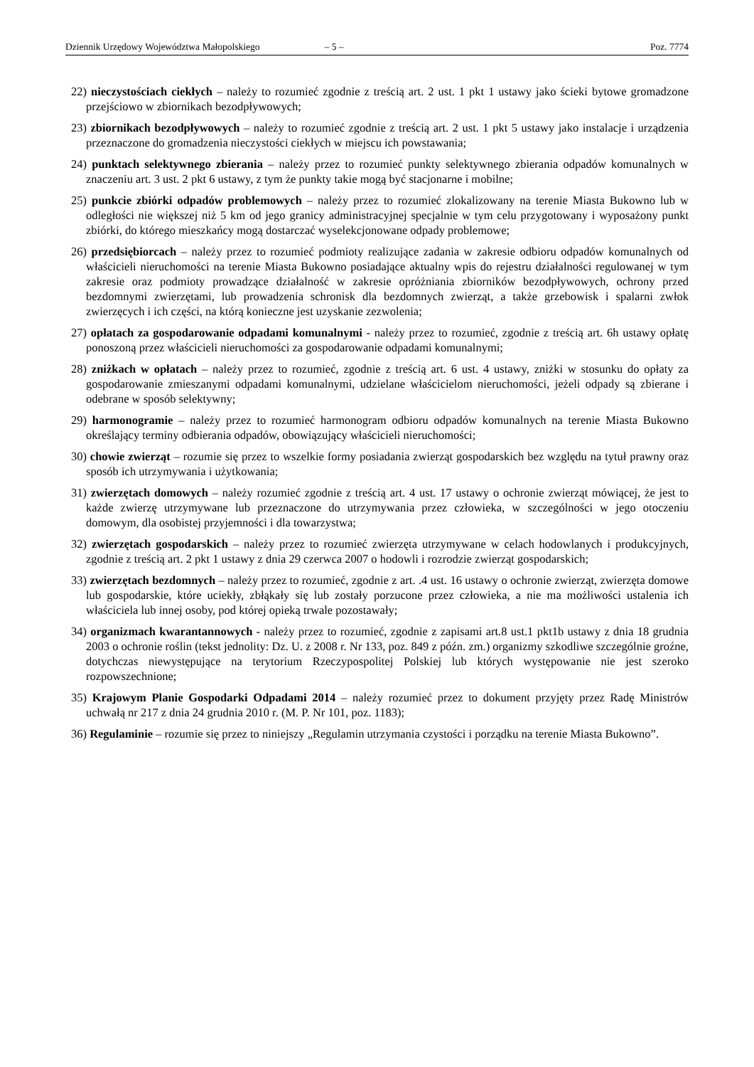Dziennik Urzędowy Województwa Małopolskiego – 5 – Poz. 7774
22) nieczystościach ciekłych – należy to rozumieć zgodnie z treścią art. 2 ust. 1 pkt 1 ustawy jako ścieki bytowe gromadzone przejściowo w zbiornikach bezodpływowych;
23) zbiornikach bezodpływowych – należy to rozumieć zgodnie z treścią art. 2 ust. 1 pkt 5 ustawy jako instalacje i urządzenia przeznaczone do gromadzenia nieczystości ciekłych w miejscu ich powstawania;
24) punktach selektywnego zbierania – należy przez to rozumieć punkty selektywnego zbierania odpadów komunalnych w znaczeniu art. 3 ust. 2 pkt 6 ustawy, z tym że punkty takie mogą być stacjonarne i mobilne;
25) punkcie zbiórki odpadów problemowych – należy przez to rozumieć zlokalizowany na terenie Miasta Bukowno lub w odległości nie większej niż 5 km od jego granicy administracyjnej specjalnie w tym celu przygotowany i wyposażony punkt zbiórki, do którego mieszkańcy mogą dostarczać wyselekcjonowane odpady problemowe;
26) przedsiębiorcach – należy przez to rozumieć podmioty realizujące zadania w zakresie odbioru odpadów komunalnych od właścicieli nieruchomości na terenie Miasta Bukowno posiadające aktualny wpis do rejestru działalności regulowanej w tym zakresie oraz podmioty prowadzące działalność w zakresie opróżniania zbiorników bezodpływowych, ochrony przed bezdomnymi zwierzętami, lub prowadzenia schronisk dla bezdomnych zwierząt, a także grzebowisk i spalarni zwłok zwierzęcych i ich części, na którą konieczne jest uzyskanie zezwolenia;
27) opłatach za gospodarowanie odpadami komunalnymi - należy przez to rozumieć, zgodnie z treścią art. 6h ustawy opłatę ponoszoną przez właścicieli nieruchomości za gospodarowanie odpadami komunalnymi;
28) zniżkach w opłatach – należy przez to rozumieć, zgodnie z treścią art. 6 ust. 4 ustawy, zniżki w stosunku do opłaty za gospodarowanie zmieszanymi odpadami komunalnymi, udzielane właścicielom nieruchomości, jeżeli odpady są zbierane i odebrane w sposób selektywny;
29) harmonogramie – należy przez to rozumieć harmonogram odbioru odpadów komunalnych na terenie Miasta Bukowno określający terminy odbierania odpadów, obowiązujący właścicieli nieruchomości;
30) chowie zwierząt – rozumie się przez to wszelkie formy posiadania zwierząt gospodarskich bez względu na tytuł prawny oraz sposób ich utrzymywania i użytkowania;
31) zwierzętach domowych – należy rozumieć zgodnie z treścią art. 4 ust. 17 ustawy o ochronie zwierząt mówiącej, że jest to każde zwierzę utrzymywane lub przeznaczone do utrzymywania przez człowieka, w szczególności w jego otoczeniu domowym, dla osobistej przyjemności i dla towarzystwa;
32) zwierzętach gospodarskich – należy przez to rozumieć zwierzęta utrzymywane w celach hodowlanych i produkcyjnych, zgodnie z treścią art. 2 pkt 1 ustawy z dnia 29 czerwca 2007 o hodowli i rozrodzie zwierząt gospodarskich;
33) zwierzętach bezdomnych – należy przez to rozumieć, zgodnie z art. .4 ust. 16 ustawy o ochronie zwierząt, zwierzęta domowe lub gospodarskie, które uciekły, zbłąkały się lub zostały porzucone przez człowieka, a nie ma możliwości ustalenia ich właściciela lub innej osoby, pod której opieką trwale pozostawały;
34) organizmach kwarantannowych - należy przez to rozumieć, zgodnie z zapisami art.8 ust.1 pkt1b ustawy z dnia 18 grudnia 2003 o ochronie roślin (tekst jednolity: Dz. U. z 2008 r. Nr 133, poz. 849 z późn. zm.) organizmy szkodliwe szczególnie groźne, dotychczas niewystępujące na terytorium Rzeczypospolitej Polskiej lub których występowanie nie jest szeroko rozpowszechnione;
35) Krajowym Planie Gospodarki Odpadami 2014 – należy rozumieć przez to dokument przyjęty przez Radę Ministrów uchwałą nr 217 z dnia 24 grudnia 2010 r. (M. P. Nr 101, poz. 1183);
36) Regulaminie – rozumie się przez to niniejszy „Regulamin utrzymania czystości i porządku na terenie Miasta Bukowno”.